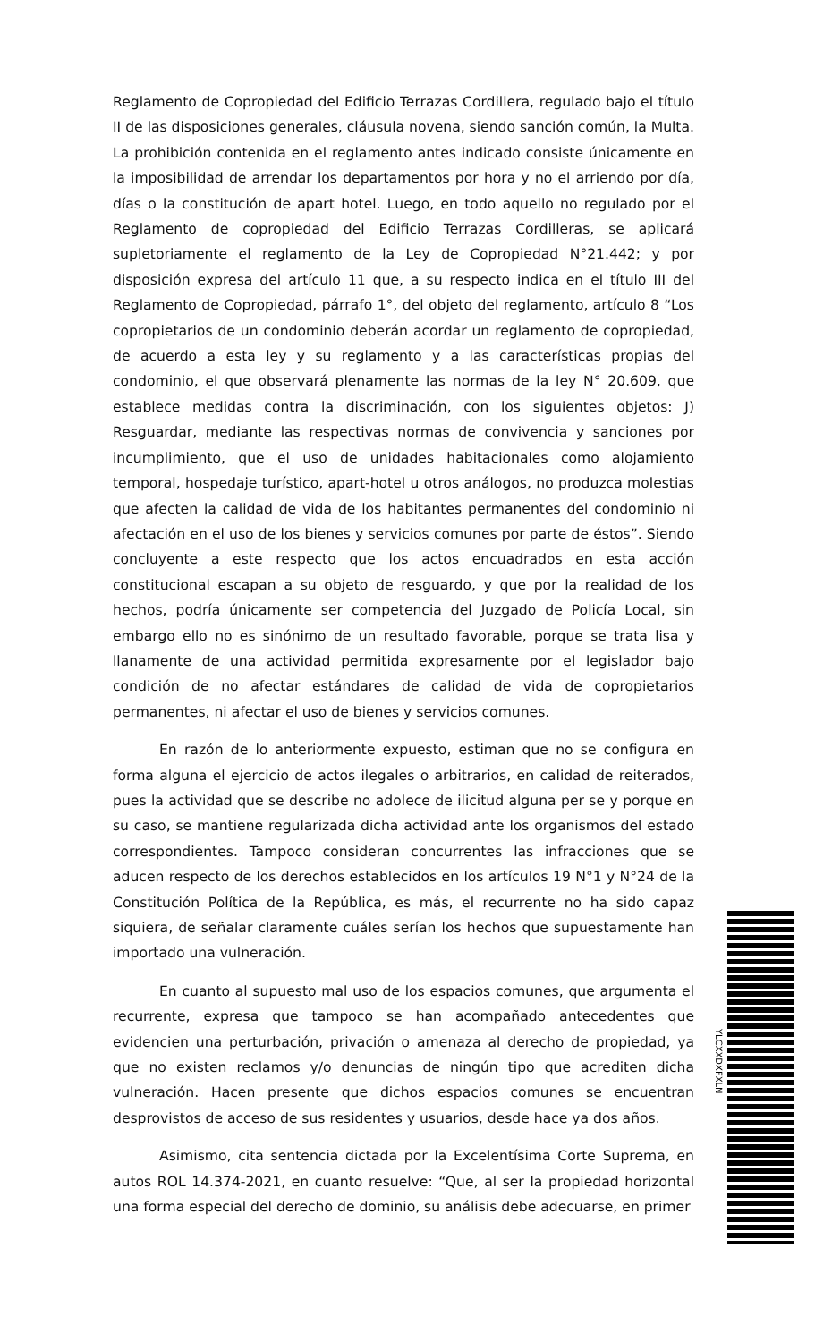Reglamento de Copropiedad del Edificio Terrazas Cordillera, regulado bajo el título II de las disposiciones generales, cláusula novena, siendo sanción común, la Multa. La prohibición contenida en el reglamento antes indicado consiste únicamente en la imposibilidad de arrendar los departamentos por hora y no el arriendo por día, días o la constitución de apart hotel. Luego, en todo aquello no regulado por el Reglamento de copropiedad del Edificio Terrazas Cordilleras, se aplicará supletoriamente el reglamento de la Ley de Copropiedad N°21.442; y por disposición expresa del artículo 11 que, a su respecto indica en el título III del Reglamento de Copropiedad, párrafo 1°, del objeto del reglamento, artículo 8 “Los copropietarios de un condominio deberán acordar un reglamento de copropiedad, de acuerdo a esta ley y su reglamento y a las características propias del condominio, el que observará plenamente las normas de la ley N° 20.609, que establece medidas contra la discriminación, con los siguientes objetos: J) Resguardar, mediante las respectivas normas de convivencia y sanciones por incumplimiento, que el uso de unidades habitacionales como alojamiento temporal, hospedaje turístico, apart-hotel u otros análogos, no produzca molestias que afecten la calidad de vida de los habitantes permanentes del condominio ni afectación en el uso de los bienes y servicios comunes por parte de éstos”. Siendo concluyente a este respecto que los actos encuadrados en esta acción constitucional escapan a su objeto de resguardo, y que por la realidad de los hechos, podría únicamente ser competencia del Juzgado de Policía Local, sin embargo ello no es sinónimo de un resultado favorable, porque se trata lisa y llanamente de una actividad permitida expresamente por el legislador bajo condición de no afectar estándares de calidad de vida de copropietarios permanentes, ni afectar el uso de bienes y servicios comunes.
En razón de lo anteriormente expuesto, estiman que no se configura en forma alguna el ejercicio de actos ilegales o arbitrarios, en calidad de reiterados, pues la actividad que se describe no adolece de ilicitud alguna per se y porque en su caso, se mantiene regularizada dicha actividad ante los organismos del estado correspondientes. Tampoco consideran concurrentes las infracciones que se aducen respecto de los derechos establecidos en los artículos 19 N°1 y N°24 de la Constitución Política de la República, es más, el recurrente no ha sido capaz siquiera, de señalar claramente cuáles serían los hechos que supuestamente han importado una vulneración.
En cuanto al supuesto mal uso de los espacios comunes, que argumenta el recurrente, expresa que tampoco se han acompañado antecedentes que evidencien una perturbación, privación o amenaza al derecho de propiedad, ya que no existen reclamos y/o denuncias de ningún tipo que acrediten dicha vulneración. Hacen presente que dichos espacios comunes se encuentran desprovistos de acceso de sus residentes y usuarios, desde hace ya dos años.
Asimismo, cita sentencia dictada por la Excelentísima Corte Suprema, en autos ROL 14.374-2021, en cuanto resuelve: “Que, al ser la propiedad horizontal una forma especial del derecho de dominio, su análisis debe adecuarse, en primer
YLCXXDXFXLN